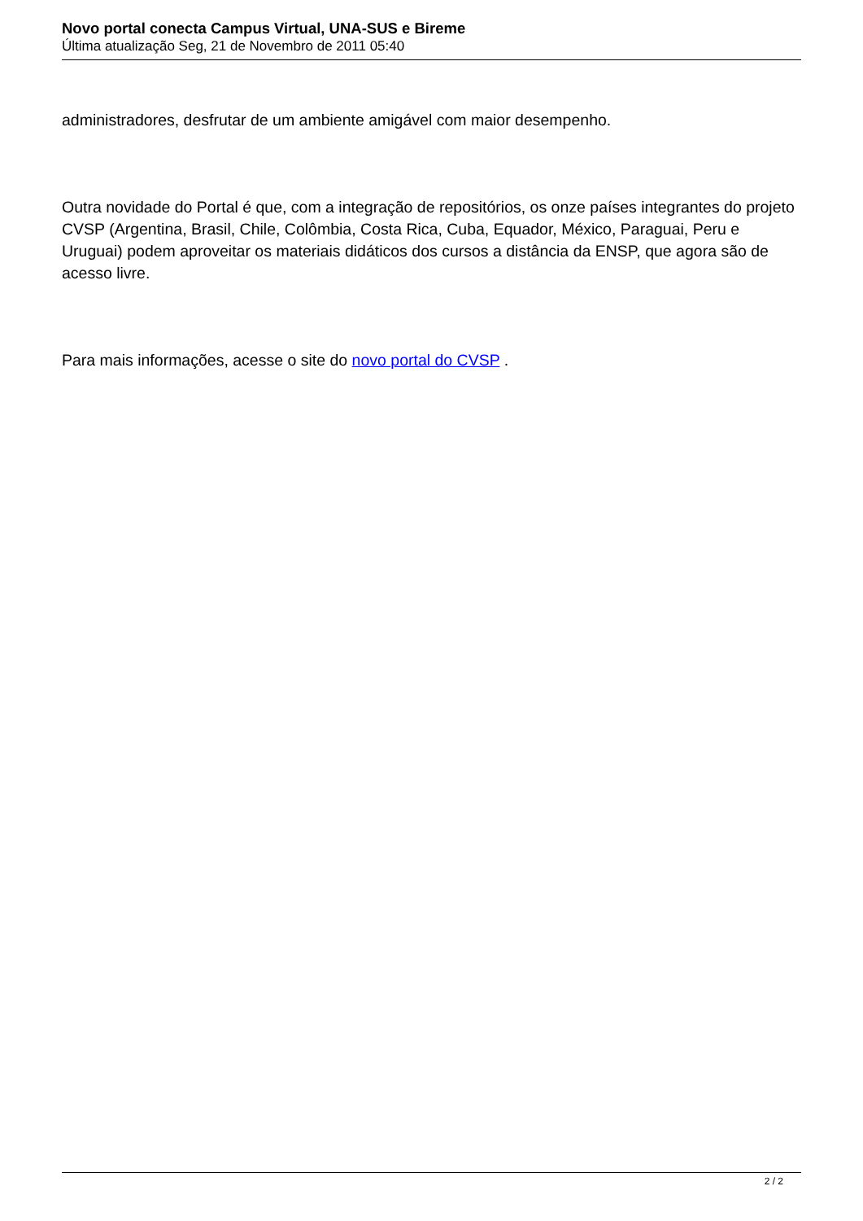Novo portal conecta Campus Virtual, UNA-SUS e Bireme
Última atualização Seg, 21 de Novembro de 2011 05:40
administradores, desfrutar de um ambiente amigável com maior desempenho.
Outra novidade do Portal é que, com a integração de repositórios, os onze países integrantes do projeto CVSP (Argentina, Brasil, Chile, Colômbia, Costa Rica, Cuba, Equador, México, Paraguai, Peru e Uruguai) podem aproveitar os materiais didáticos dos cursos a distância da ENSP, que agora são de acesso livre.
Para mais informações, acesse o site do novo portal do CVSP .
2 / 2